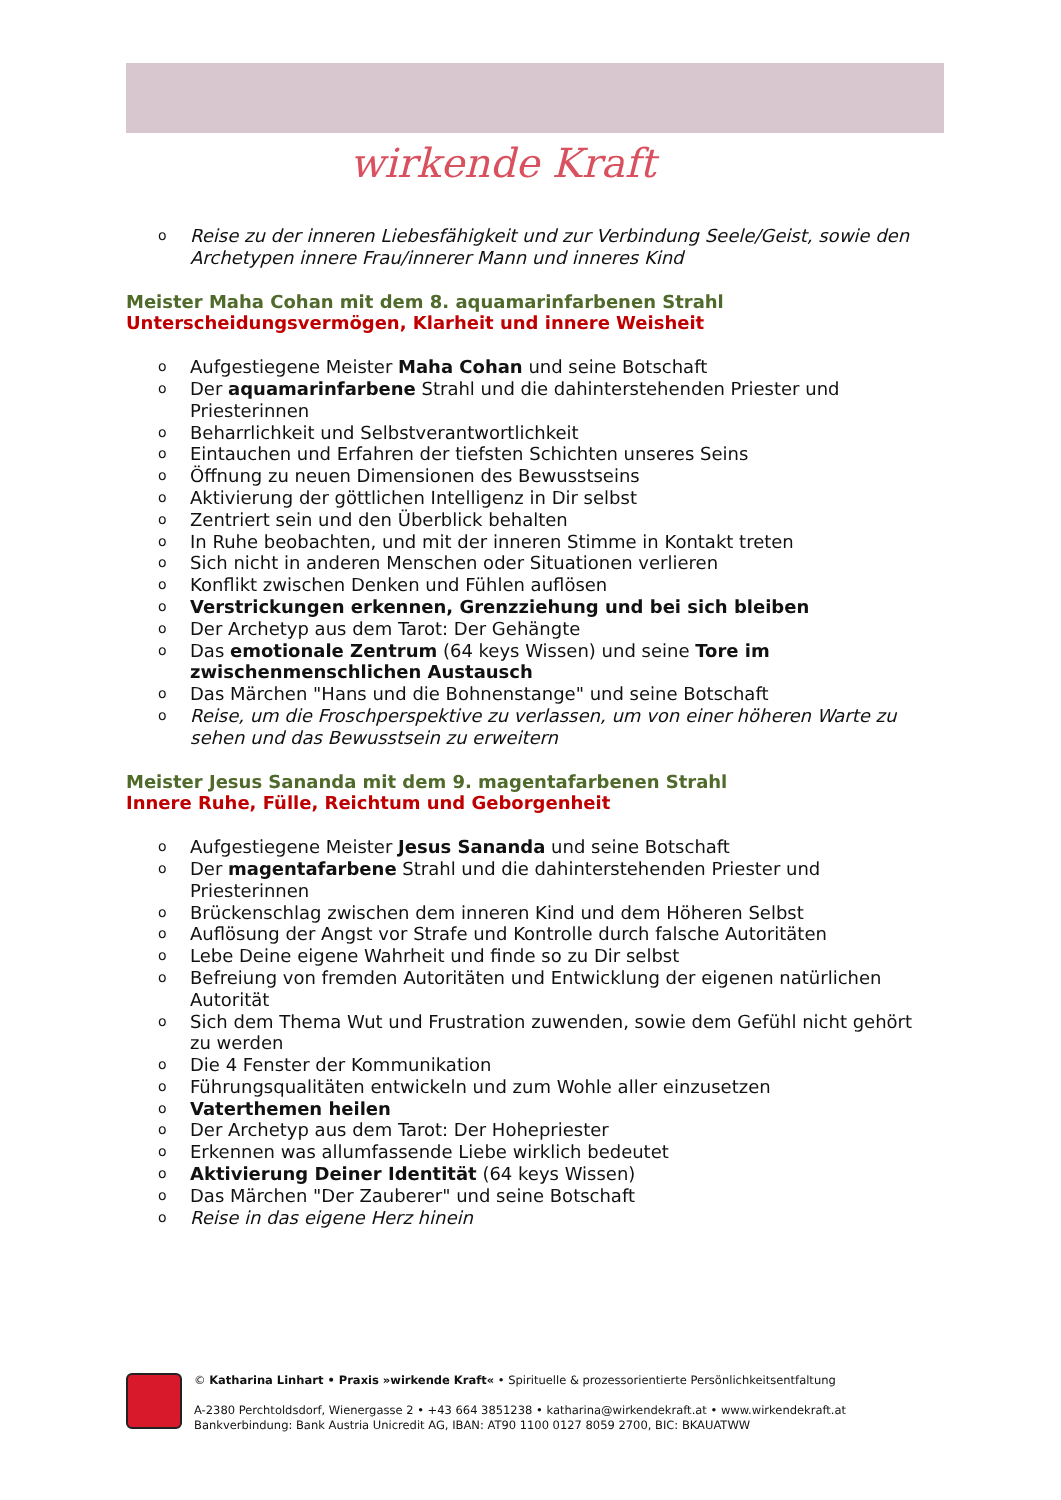wirkende Kraft
o Reise zu der inneren Liebesfähigkeit und zur Verbindung Seele/Geist, sowie den Archetypen innere Frau/innerer Mann und inneres Kind
Meister Maha Cohan mit dem 8. aquamarinfarbenen Strahl
Unterscheidungsvermögen, Klarheit und innere Weisheit
o Aufgestiegene Meister Maha Cohan und seine Botschaft
o Der aquamarinfarbene Strahl und die dahinterstehenden Priester und Priesterinnen
o Beharrlichkeit und Selbstverantwortlichkeit
o Eintauchen und Erfahren der tiefsten Schichten unseres Seins
o Öffnung zu neuen Dimensionen des Bewusstseins
o Aktivierung der göttlichen Intelligenz in Dir selbst
o Zentriert sein und den Überblick behalten
o In Ruhe beobachten, und mit der inneren Stimme in Kontakt treten
o Sich nicht in anderen Menschen oder Situationen verlieren
o Konflikt zwischen Denken und Fühlen auflösen
o Verstrickungen erkennen, Grenzziehung und bei sich bleiben
o Der Archetyp aus dem Tarot: Der Gehängte
o Das emotionale Zentrum (64 keys Wissen) und seine Tore im zwischenmenschlichen Austausch
o Das Märchen "Hans und die Bohnenstange" und seine Botschaft
o Reise, um die Froschperspektive zu verlassen, um von einer höheren Warte zu sehen und das Bewusstsein zu erweitern
Meister Jesus Sananda mit dem 9. magentafarbenen Strahl
Innere Ruhe, Fülle, Reichtum und Geborgenheit
o Aufgestiegene Meister Jesus Sananda und seine Botschaft
o Der magentafarbene Strahl und die dahinterstehenden Priester und Priesterinnen
o Brückenschlag zwischen dem inneren Kind und dem Höheren Selbst
o Auflösung der Angst vor Strafe und Kontrolle durch falsche Autoritäten
o Lebe Deine eigene Wahrheit und finde so zu Dir selbst
o Befreiung von fremden Autoritäten und Entwicklung der eigenen natürlichen Autorität
o Sich dem Thema Wut und Frustration zuwenden, sowie dem Gefühl nicht gehört zu werden
o Die 4 Fenster der Kommunikation
o Führungsqualitäten entwickeln und zum Wohle aller einzusetzen
o Vaterthemen heilen
o Der Archetyp aus dem Tarot: Der Hohepriester
o Erkennen was allumfassende Liebe wirklich bedeutet
o Aktivierung Deiner Identität (64 keys Wissen)
o Das Märchen "Der Zauberer" und seine Botschaft
o Reise in das eigene Herz hinein
© Katharina Linhart • Praxis »wirkende Kraft« • Spirituelle & prozessorientierte Persönlichkeitsentfaltung
A-2380 Perchtoldsdorf, Wienergasse 2 • +43 664 3851238 • katharina@wirkendekraft.at • www.wirkendekraft.at
Bankverbindung: Bank Austria Unicredit AG, IBAN: AT90 1100 0127 8059 2700, BIC: BKAUATWW